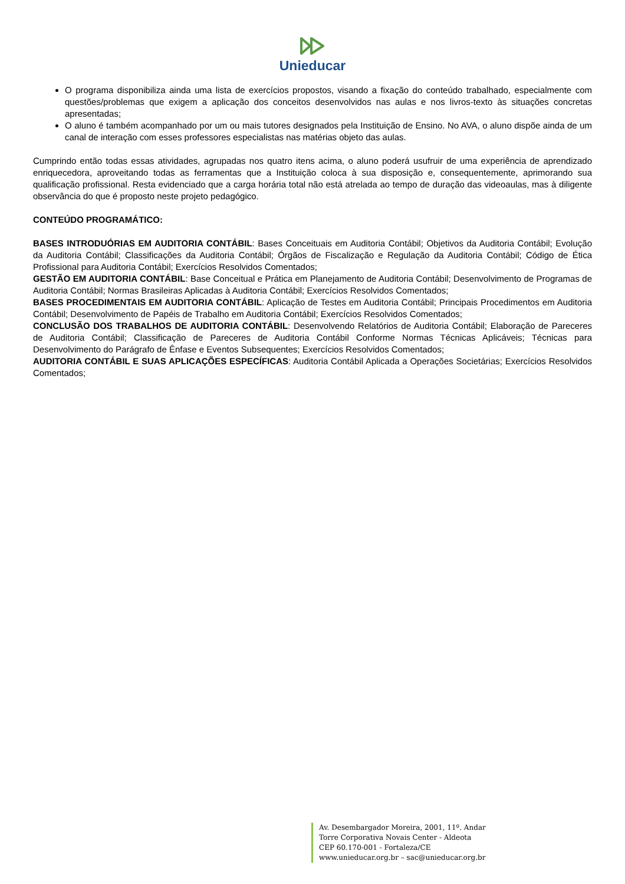Unieducar
O programa disponibiliza ainda uma lista de exercícios propostos, visando a fixação do conteúdo trabalhado, especialmente com questões/problemas que exigem a aplicação dos conceitos desenvolvidos nas aulas e nos livros-texto às situações concretas apresentadas;
O aluno é também acompanhado por um ou mais tutores designados pela Instituição de Ensino. No AVA, o aluno dispõe ainda de um canal de interação com esses professores especialistas nas matérias objeto das aulas.
Cumprindo então todas essas atividades, agrupadas nos quatro itens acima, o aluno poderá usufruir de uma experiência de aprendizado enriquecedora, aproveitando todas as ferramentas que a Instituição coloca à sua disposição e, consequentemente, aprimorando sua qualificação profissional. Resta evidenciado que a carga horária total não está atrelada ao tempo de duração das videoaulas, mas à diligente observância do que é proposto neste projeto pedagógico.
CONTEÚDO PROGRAMÁTICO:
BASES INTRODUÓRIAS EM AUDITORIA CONTÁBIL: Bases Conceituais em Auditoria Contábil; Objetivos da Auditoria Contábil; Evolução da Auditoria Contábil; Classificações da Auditoria Contábil; Órgãos de Fiscalização e Regulação da Auditoria Contábil; Código de Ética Profissional para Auditoria Contábil; Exercícios Resolvidos Comentados;
GESTÃO EM AUDITORIA CONTÁBIL: Base Conceitual e Prática em Planejamento de Auditoria Contábil; Desenvolvimento de Programas de Auditoria Contábil; Normas Brasileiras Aplicadas à Auditoria Contábil; Exercícios Resolvidos Comentados;
BASES PROCEDIMENTAIS EM AUDITORIA CONTÁBIL: Aplicação de Testes em Auditoria Contábil; Principais Procedimentos em Auditoria Contábil; Desenvolvimento de Papéis de Trabalho em Auditoria Contábil; Exercícios Resolvidos Comentados;
CONCLUSÃO DOS TRABALHOS DE AUDITORIA CONTÁBIL: Desenvolvendo Relatórios de Auditoria Contábil; Elaboração de Pareceres de Auditoria Contábil; Classificação de Pareceres de Auditoria Contábil Conforme Normas Técnicas Aplicáveis; Técnicas para Desenvolvimento do Parágrafo de Ênfase e Eventos Subsequentes; Exercícios Resolvidos Comentados;
AUDITORIA CONTÁBIL E SUAS APLICAÇÕES ESPECÍFICAS: Auditoria Contábil Aplicada a Operações Societárias; Exercícios Resolvidos Comentados;
Av. Desembargador Moreira, 2001, 11º. Andar
Torre Corporativa Novais Center - Aldeota
CEP 60.170-001 - Fortaleza/CE
www.unieducar.org.br – sac@unieducar.org.br